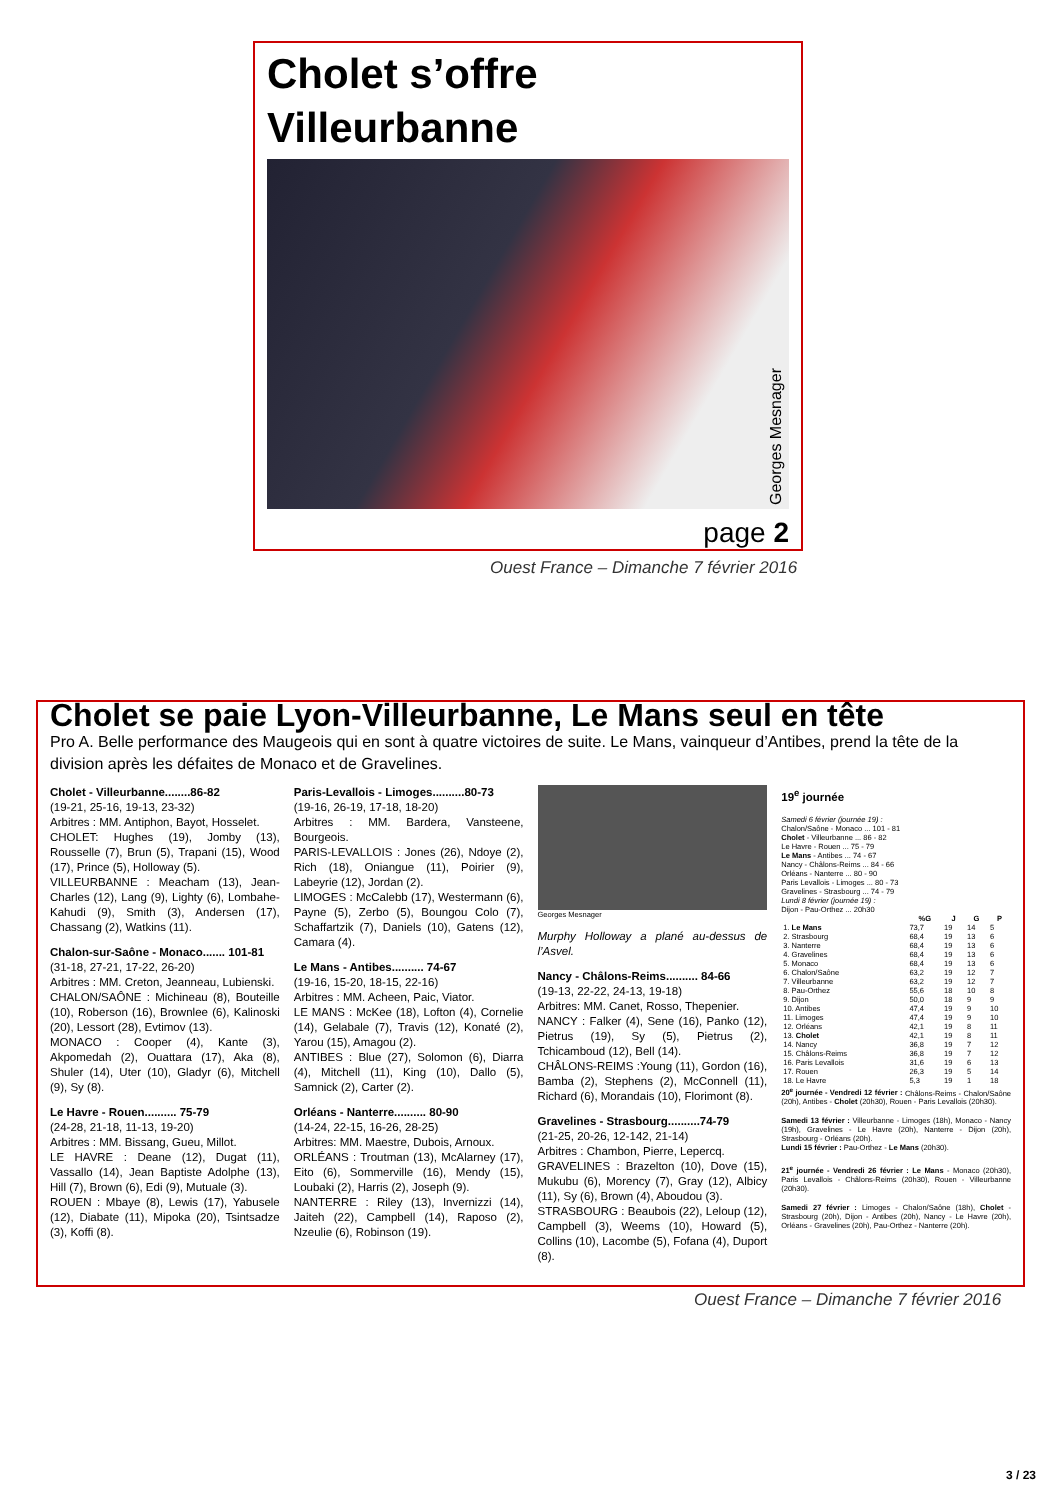Cholet s’offre
Villeurbanne
Georges Mesnager
page 2
Ouest France – Dimanche 7 février 2016
Cholet se paie Lyon-Villeurbanne, Le Mans seul en tête
Pro A. Belle performance des Maugeois qui en sont à quatre victoires de suite. Le Mans, vainqueur d’Antibes, prend la tête de la division après les défaites de Monaco et de Gravelines.
Cholet - Villeurbanne........86-82
(19-21, 25-16, 19-13, 23-32)
Arbitres : MM. Antiphon, Bayot, Hosselet.
CHOLET: Hughes (19), Jomby (13), Rousselle (7), Brun (5), Trapani (15), Wood (17), Prince (5), Holloway (5).
VILLEURBANNE : Meacham (13), Jean-Charles (12), Lang (9), Lighty (6), Lombahe-Kahudi (9), Smith (3), Andersen (17), Chassang (2), Watkins (11).
Chalon-sur-Saône - Monaco....... 101-81
(31-18, 27-21, 17-22, 26-20)
Arbitres : MM. Creton, Jeanneau, Lubienski.
CHALON/SAÔNE : Michineau (8), Bouteille (10), Roberson (16), Brownlee (6), Kalinoski (20), Lessort (28), Evtimov (13).
MONACO : Cooper (4), Kante (3), Akpomedah (2), Ouattara (17), Aka (8), Shuler (14), Uter (10), Gladyr (6), Mitchell (9), Sy (8).
Le Havre - Rouen.......... 75-79
(24-28, 21-18, 11-13, 19-20)
Arbitres : MM. Bissang, Gueu, Millot.
LE HAVRE : Deane (12), Dugat (11), Vassallo (14), Jean Baptiste Adolphe (13), Hill (7), Brown (6), Edi (9), Mutuale (3).
ROUEN : Mbaye (8), Lewis (17), Yabusele (12), Diabate (11), Mipoka (20), Tsintsadze (3), Koffi (8).
Paris-Levallois - Limoges..........80-73
(19-16, 26-19, 17-18, 18-20)
Arbitres : MM. Bardera, Vansteene, Bourgeois.
PARIS-LEVALLOIS : Jones (26), Ndoye (2), Rich (18), Oniangue (11), Poirier (9), Labeyrie (12), Jordan (2).
LIMOGES : McCalebb (17), Westermann (6), Payne (5), Zerbo (5), Boungou Colo (7), Schaffartzik (7), Daniels (10), Gatens (12), Camara (4).
Le Mans - Antibes.......... 74-67
(19-16, 15-20, 18-15, 22-16)
Arbitres : MM. Acheen, Paic, Viator.
LE MANS : McKee (18), Lofton (4), Cornelie (14), Gelabale (7), Travis (12), Konaté (2), Yarou (15), Amagou (2).
ANTIBES : Blue (27), Solomon (6), Diarra (4), Mitchell (11), King (10), Dallo (5), Samnick (2), Carter (2).
Orléans - Nanterre.......... 80-90
(14-24, 22-15, 16-26, 28-25)
Arbitres: MM. Maestre, Dubois, Arnoux.
ORLÉANS : Troutman (13), McAlarney (17), Eito (6), Sommerville (16), Mendy (15), Loubaki (2), Harris (2), Joseph (9).
NANTERRE : Riley (13), Invernizzi (14), Jaiteh (22), Campbell (14), Raposo (2), Nzeulie (6), Robinson (19).
Georges Mesnager
Murphy Holloway a plané au-dessus de l’Asvel.
Nancy - Châlons-Reims.......... 84-66
(19-13, 22-22, 24-13, 19-18)
Arbitres: MM. Canet, Rosso, Thepenier.
NANCY : Falker (4), Sene (16), Panko (12), Pietrus (19), Sy (5), Pietrus (2), Tchicamboud (12), Bell (14).
CHÂLONS-REIMS :Young (11), Gordon (16), Bamba (2), Stephens (2), McConnell (11), Richard (6), Morandais (10), Florimont (8).
Gravelines - Strasbourg..........74-79
(21-25, 20-26, 12-142, 21-14)
Arbitres : Chambon, Pierre, Lepercq.
GRAVELINES : Brazelton (10), Dove (15), Mukubu (6), Morency (7), Gray (12), Albicy (11), Sy (6), Brown (4), Aboudou (3).
STRASBOURG : Beaubois (22), Leloup (12), Campbell (3), Weems (10), Howard (5), Collins (10), Lacombe (5), Fofana (4), Duport (8).
19<sup>e</sup> journée
Samedi 6 février (journée 19) :
Chalon/Saône - Monaco ... 101 - 81
Cholet - Villeurbanne ... 86 - 82
Le Havre - Rouen ... 75 - 79
Le Mans - Antibes ... 74 - 67
Nancy - Châlons-Reims ... 84 - 66
Orléans - Nanterre ... 80 - 90
Paris Levallois - Limoges ... 80 - 73
Gravelines - Strasbourg ... 74 - 79
Lundi 8 février (journée 19) :
Dijon - Pau-Orthez ... 20h30
| | %G | J | G | P |
| --- | --- | --- | --- | --- |
| 1. Le Mans | 73,7 | 19 | 14 | 5 |
| 2. Strasbourg | 68,4 | 19 | 13 | 6 |
| 3. Nanterre | 68,4 | 19 | 13 | 6 |
| 4. Gravelines | 68,4 | 19 | 13 | 6 |
| 5. Monaco | 68,4 | 19 | 13 | 6 |
| 6. Chalon/Saône | 63,2 | 19 | 12 | 7 |
| 7. Villeurbanne | 63,2 | 19 | 12 | 7 |
| 8. Pau-Orthez | 55,6 | 18 | 10 | 8 |
| 9. Dijon | 50,0 | 18 | 9 | 9 |
| 10. Antibes | 47,4 | 19 | 9 | 10 |
| 11. Limoges | 47,4 | 19 | 9 | 10 |
| 12. Orléans | 42,1 | 19 | 8 | 11 |
| 13. Cholet | 42,1 | 19 | 8 | 11 |
| 14. Nancy | 36,8 | 19 | 7 | 12 |
| 15. Châlons-Reims | 36,8 | 19 | 7 | 12 |
| 16. Paris Levallois | 31,6 | 19 | 6 | 13 |
| 17. Rouen | 26,3 | 19 | 5 | 14 |
| 18. Le Havre | 5,3 | 19 | 1 | 18 |
20<sup>e</sup> journée - Vendredi 12 février : Châlons-Reims - Chalon/Saône (20h), Antibes - Cholet (20h30), Rouen - Paris Levallois (20h30).
Samedi 13 février : Villeurbanne - Limoges (18h), Monaco - Nancy (19h), Gravelines - Le Havre (20h), Nanterre - Dijon (20h), Strasbourg - Orléans (20h).
Lundi 15 février : Pau-Orthez - Le Mans (20h30).
21<sup>e</sup> journée - Vendredi 26 février : Le Mans - Monaco (20h30), Paris Levallois - Châlons-Reims (20h30), Rouen - Villeurbanne (20h30).
Samedi 27 février : Limoges - Chalon/Saône (18h), Cholet - Strasbourg (20h), Dijon - Antibes (20h), Nancy - Le Havre (20h), Orléans - Gravelines (20h), Pau-Orthez - Nanterre (20h).
Ouest France – Dimanche 7 février 2016
3 / 23